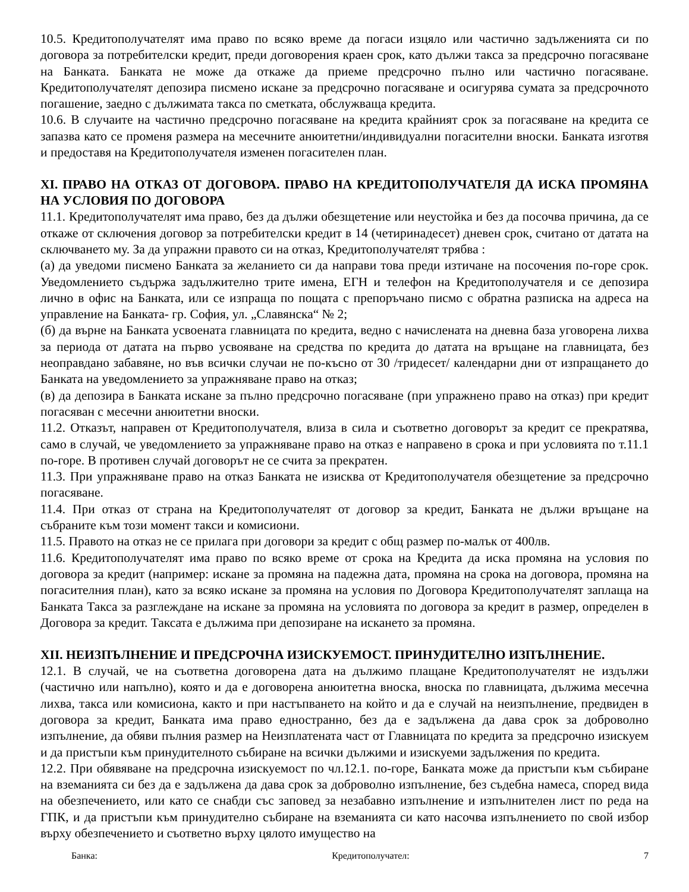10.5. Кредитополучателят има право по всяко време да погаси изцяло или частично задълженията си по договора за потребителски кредит, преди договорения краен срок, като дължи такса за предсрочно погасяване на Банката. Банката не може да откаже да приеме предсрочно пълно или частично погасяване. Кредитополучателят депозира писмено искане за предсрочно погасяване и осигурява сумата за предсрочното погашение, заедно с дължимата такса по сметката, обслужваща кредита.
10.6. В случаите на частично предсрочно погасяване на кредита крайният срок за погасяване на кредита се запазва като се променя размера на месечните анюитетни/индивидуални погасителни вноски. Банката изготвя и предоставя на Кредитополучателя изменен погасителен план.
XI. ПРАВО НА ОТКАЗ ОТ ДОГОВОРА. ПРАВО НА КРЕДИТОПОЛУЧАТЕЛЯ ДА ИСКА ПРОМЯНА НА УСЛОВИЯ ПО ДОГОВОРА
11.1. Кредитополучателят има право, без да дължи обезщетение или неустойка и без да посочва причина, да се откаже от сключения договор за потребителски кредит в 14 (четиринадесет) дневен срок, считано от датата на сключването му. За да упражни правото си на отказ, Кредитополучателят трябва :
(а) да уведоми писмено Банката за желанието си да направи това преди изтичане на посочения по-горе срок. Уведомлението съдържа задължително трите имена, ЕГН и телефон на Кредитополучателя и се депозира лично в офис на Банката, или се изпраща по пощата с препоръчано писмо с обратна разписка на адреса на управление на Банката- гр. София, ул. „Славянска“ № 2;
(б) да върне на Банката усвоената главницата по кредита, ведно с начислената на дневна база уговорена лихва за периода от датата на първо усвояване на средства по кредита до датата на връщане на главницата, без неоправдано забавяне, но във всички случаи не по-късно от 30 /тридесет/ календарни дни от изпращането до Банката на уведомлението за упражняване право на отказ;
(в) да депозира в Банката искане за пълно предсрочно погасяване (при упражнено право на отказ) при кредит погасяван с месечни анюитетни вноски.
11.2. Отказът, направен от Кредитополучателя, влиза в сила и съответно договорът за кредит се прекратява, само в случай, че уведомлението за упражняване право на отказ е направено в срока и при условията по т.11.1 по-горе. В противен случай договорът не се счита за прекратен.
11.3. При упражняване право на отказ Банката не изисква от Кредитополучателя обезщетение за предсрочно погасяване.
11.4. При отказ от страна на Кредитополучателят от договор за кредит, Банката не дължи връщане на събраните към този момент такси и комисиони.
11.5. Правото на отказ не се прилага при договори за кредит с общ размер по-малък от 400лв.
11.6. Кредитополучателят има право по всяко време от срока на Кредита да иска промяна на условия по договора за кредит (например: искане за промяна на падежна дата, промяна на срока на договора, промяна на погасителния план), като за всяко искане за промяна на условия по Договора Кредитополучателят заплаща на Банката Такса за разглеждане на искане за промяна на условията по договора за кредит в размер, определен в Договора за кредит. Таксата е дължима при депозиране на искането за промяна.
XII. НЕИЗПЪЛНЕНИЕ И ПРЕДСРОЧНА ИЗИСКУЕМОСТ. ПРИНУДИТЕЛНО ИЗПЪЛНЕНИЕ.
12.1. В случай, че на съответна договорена дата на дължимо плащане Кредитополучателят не издължи (частично или напълно), която и да е договорена анюитетна вноска, вноска по главницата, дължима месечна лихва, такса или комисиона, както и при настъпването на който и да е случай на неизпълнение, предвиден в договора за кредит, Банката има право едностранно, без да е задължена да дава срок за доброволно изпълнение, да обяви пълния размер на Неизплатената част от Главницата по кредита за предсрочно изискуем и да пристъпи към принудителното събиране на всички дължими и изискуеми задължения по кредита.
12.2. При обявяване на предсрочна изискуемост по чл.12.1. по-горе, Банката може да пристъпи към събиране на вземанията си без да е задължена да дава срок за доброволно изпълнение, без съдебна намеса, според вида на обезпечението, или като се снабди със заповед за незабавно изпълнение и изпълнителен лист по реда на ГПК, и да пристъпи към принудително събиране на вземанията си като насочва изпълнението по свой избор върху обезпечението и съответно върху цялото имущество на
Банка: Кредитополучател: 7